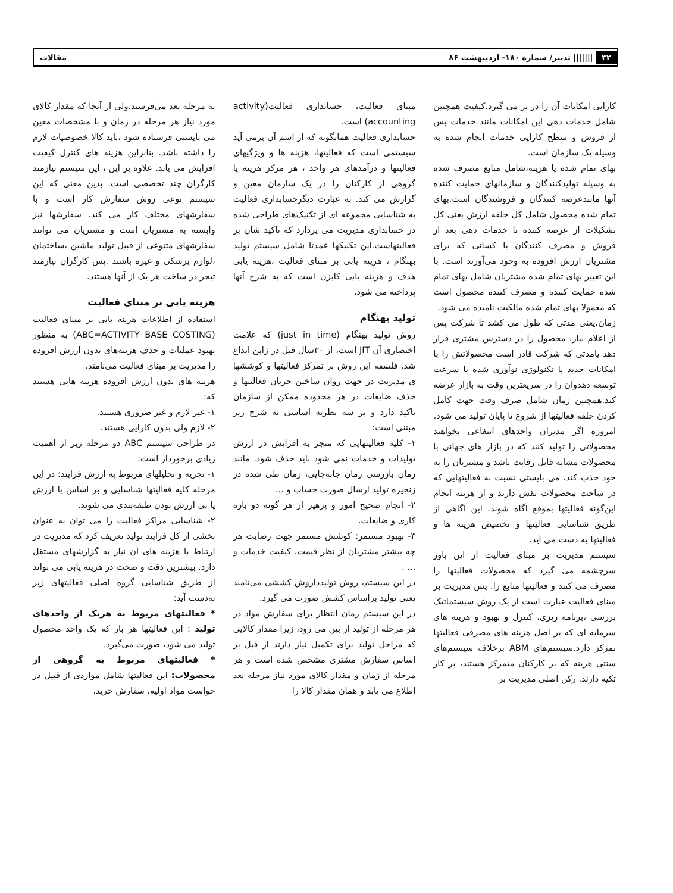۳۲ ||||||| تدبیر/ شماره ۱۸۰- اردیبهشت ۸۶ مقالات
کارایی امکانات آن را در بر می گیرد.کیفیت همچنین شامل خدمات دهی این امکانات مانند خدمات پس از فروش و سطح کارایی خدمات انجام شده به وسیله یک سازمان است.
بهای تمام شده یا هزینه،شامل منابع مصرف شده به وسیله تولیدکنندگان و سازمانهای حمایت کننده آنها مانندعرضه کنندگان و فروشندگان است.بهای تمام شده محصول شامل کل حلقه ارزش یعنی کل تشکیلات از عرضه کننده تا خدمات دهی بعد از فروش و مصرف کنندگان یا کسانی که برای مشتریان ارزش افزوده به وجود می‌آورند است. با این تعبیر بهای تمام شده مشتریان شامل بهای تمام شده حمایت کننده و مصرف کننده محصول است که معمولا بهای تمام شده مالکیت نامیده می شود.
زمان،یعنی مدتی که طول می کشد تا شرکت پس از اعلام نیاز، محصول را در دسترس مشتری قرار دهد یامدتی که شرکت قادر است محصولاتش را با امکانات جدید یا تکنولوژی نوآوری شده با سرعت توسعه دهدوآن را در سریعترین وقت به بازار عرضه کند.همچنین زمان شامل صرف وقت جهت کامل کردن حلقه فعالیتها از شروع تا پایان تولید می شود.
امروزه اگر مدیران واحدهای انتفاعی بخواهند محصولاتی را تولید کنند که در بازار های جهانی با محصولات مشابه قابل رقابت باشد و مشتریان را به خود جذب کند، می بایستی نسبت به فعالیتهایی که در ساخت محصولات نقش دارند و از هزینه انجام این‌گونه فعالیتها بموقع آگاه شوند. این آگاهی از طریق شناسایی فعالیتها و تخصیص هزینه ها و فعالیتها به دست می آید.
سیستم مدیریت بر مبنای فعالیت از این باور سرچشمه می گیرد که محصولات فعالیتها را مصرف می کنند و فعالیتها منابع را. پس مدیریت بر مبنای فعالیت عبارت است از یک روش سیستماتیک بررسی ،برنامه ریزی، کنترل و بهبود و هزینه های سرمایه ای که بر اصل هزینه های مصرفی فعالیتها تمرکز دارد.سیستم‌های ABM برخلاف سیستم‌های سنتی هزینه که بر کارکنان متمرکز هستند، بر کار تکیه دارند. رکن اصلی مدیریت بر
مبنای فعالیت، حسابداری فعالیت(activity accounting) است.
حسابداری فعالیت همانگونه که از اسم آن برمی آید سیستمی است که فعالیتها، هزینه ها و ویژگیهای فعالیتها و درآمدهای هر واحد ، هر مرکز هزینه یا گروهی از کارکنان را در یک سازمان معین و گزارش می کند. به عبارت دیگرحسابداری فعالیت به شناسایی مجموعه ای از تکنیک‌های طراحی شده در حسابداری مدیریت می پردازد که تاکید شان بر فعالیتهاست.این تکنیکها عمدتا شامل سیستم تولید بهنگام ، هزینه یابی بر مبنای فعالیت ،هزینه یابی هدف و هزینه یابی کایزن است که به شرح آنها پرداخته می شود.
تولید بهنگام
روش تولید بهنگام (just in time) که علامت اختصاری آن JIT است، از ۳۰سال قبل در ژاپن ابداع شد. فلسفه این روش بر تمرکز فعالیتها و کوششها ی مدیریت در جهت روان ساختن جریان فعالیتها و حذف ضایعات در هر محدوده ممکن از سازمان تاکید دارد و بر سه نظریه اساسی به شرح زیر مبتنی است:
۱- کلیه فعالیتهایی که منجر به افزایش در ارزش تولیدات و خدمات نمی شود باید حذف شود. مانند زمان بازرسی زمان جابه‌جایی، زمان طی شده در زنجیره تولید ارسال صورت حساب و ...
۲- انجام صحیح امور و پرهیز از هر گونه دو باره کاری و ضایعات.
۳- بهبود مستمر: کوشش مستمر جهت رضایت هر چه بیشتر مشتریان از نظر قیمت، کیفیت خدمات و ... .
در این سیستم، روش تولیدداروش کششی می‌نامند یعنی تولید براساس کشش صورت می گیرد.
در این سیستم زمان انتظار برای سفارش مواد در هر مرحله از تولید از بین می رود، زیرا مقدار کالایی که مراحل تولید برای تکمیل نیاز دارند از قبل بر اساس سفارش مشتری مشخص شده است و هر مرحله از زمان و مقدار کالای مورد نیاز مرحله بعد اطلاع می یابد و همان مقدار کالا را
به مرحله بعد می‌فرستد.ولی از آنجا که مقدار کالای مورد نیاز هر مرحله در زمان و با مشخصات معین می بایستی فرستاده شود ،باید کالا خصوصیات لازم را داشته باشد. بنابراین هزینه های کنترل کیفیت افزایش می یابد. علاوه بر این ، این سیستم نیازمند کارگران چند تخصصی است. بدین معنی که این سیستم نوعی روش سفارش کار است و با سفارشهای مختلف کار می کند. سفارشها نیز وابسته به مشتریان است و مشتریان می توانند سفارشهای متنوعی از قبیل تولید ماشین ،ساختمان ،لوازم پزشکی و غیره باشند .پس کارگران نیازمند تبحر در ساخت هر یک از آنها هستند.
هزینه یابی بر مبنای فعالیت
استفاده از اطلاعات هزینه یابی بر مبنای فعالیت (ABC=ACTIVITY BASE COSTING) به منظور بهبود عملیات و حذف هزینه‌های بدون ارزش افزوده را مدیریت بر مبنای فعالیت می‌نامند.
هزینه های بدون ارزش افزوده هزینه هایی هستند که:
۱- غیر لازم و غیر ضروری هستند.
۲- لازم ولی بدون کارایی هستند.
در طراحی سیستم ABC دو مرحله زیر از اهمیت زیادی برخوردار است:
۱- تجزیه و تحلیلهای مربوط به ارزش فرایند: در این مرحله کلیه فعالیتها شناسایی و بر اساس با ارزش یا بی ارزش بودن طبقه‌بندی می شوند.
۲- شناسایی مراکز فعالیت را می توان به عنوان بخشی از کل فرایند تولید تعریف کرد که مدیریت در ارتباط با هزینه های آن نیاز به گزارشهای مستقل دارد. بیشترین دقت و صحت در هزینه یابی می تواند از طریق شناسایی گروه اصلی فعالیتهای زیر به‌دست آید:
* فعالیتهای مربوط به هریک از واحدهای تولید : این فعالیتها هر بار که یک واحد محصول تولید می شود، صورت می‌گیرد.
* فعالیتهای مربوط به گروهی از محصولات: این فعالیتها شامل مواردی از قبیل در خواست مواد اولیه، سفارش خرید،